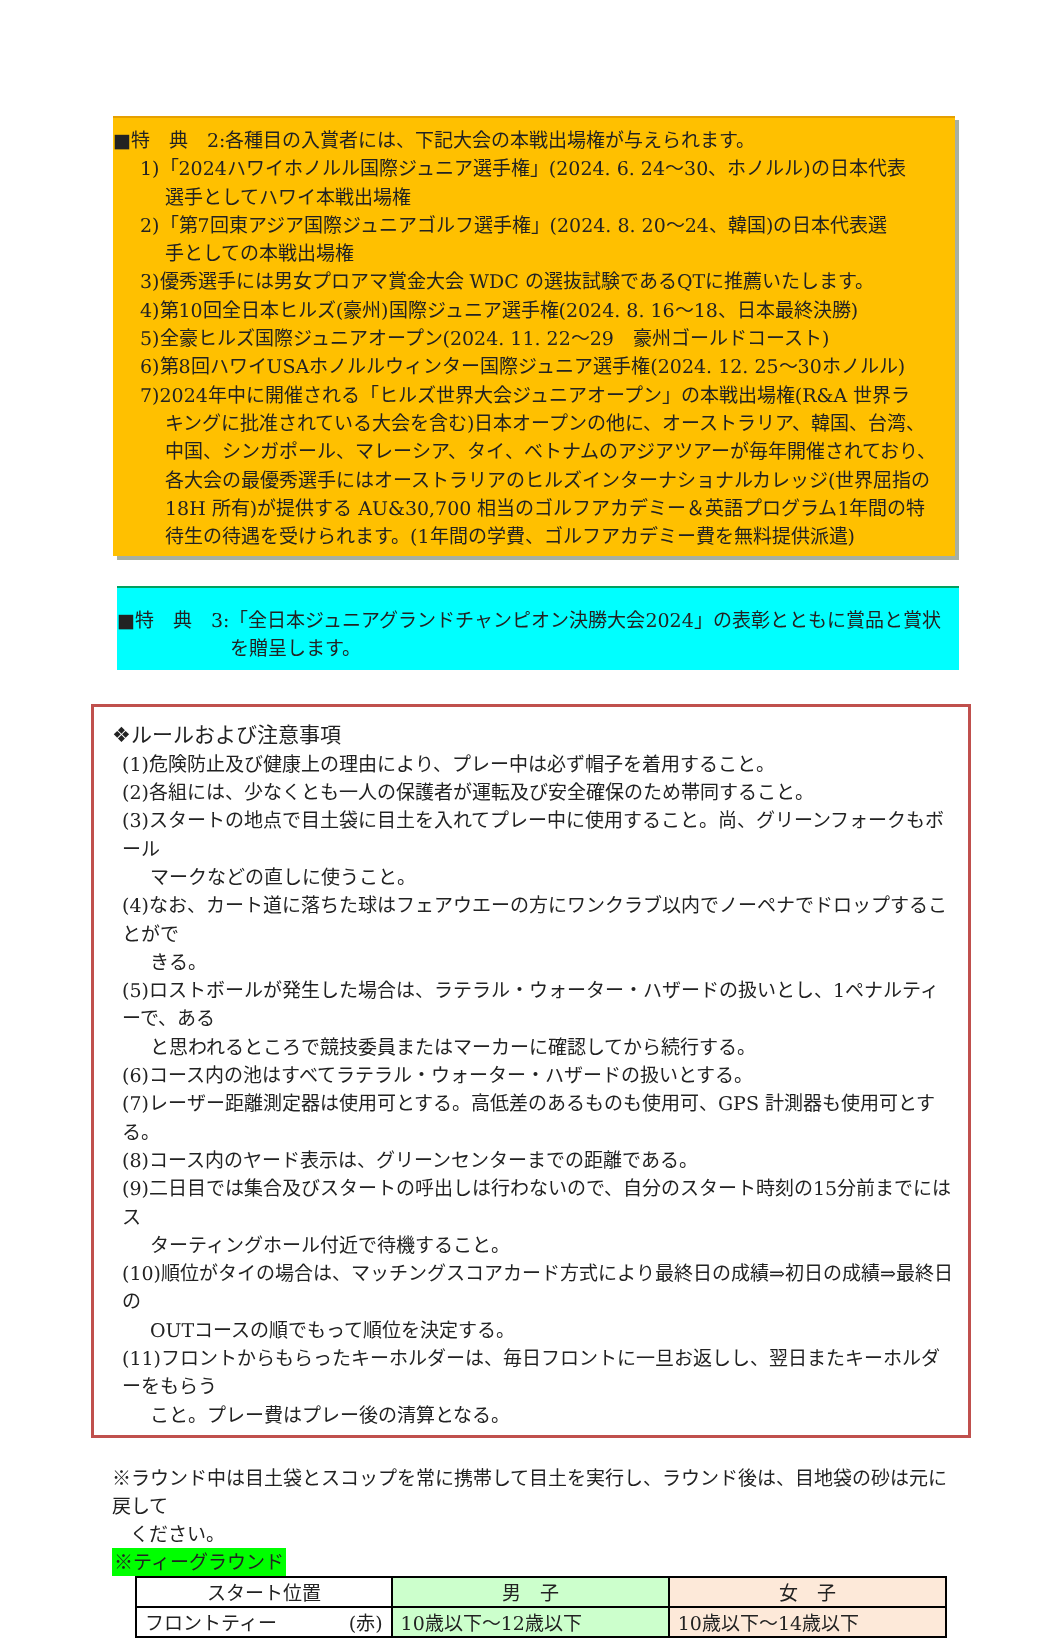■特　典　2:各種目の入賞者には、下記大会の本戦出場権が与えられます。
1)「2024ハワイホノルル国際ジュニア選手権」(2024. 6. 24～30、ホノルル)の日本代表
選手としてハワイ本戦出場権
2)「第7回東アジア国際ジュニアゴルフ選手権」(2024. 8. 20～24、韓国)の日本代表選
手としての本戦出場権
3)優秀選手には男女プロアマ賞金大会 WDC の選抜試験であるQTに推薦いたします。
4)第10回全日本ヒルズ(豪州)国際ジュニア選手権(2024. 8. 16～18、日本最終決勝)
5)全豪ヒルズ国際ジュニアオープン(2024. 11. 22～29　豪州ゴールドコースト)
6)第8回ハワイUSAホノルルウィンター国際ジュニア選手権(2024. 12. 25～30ホノルル)
7)2024年中に開催される「ヒルズ世界大会ジュニアオープン」の本戦出場権(R&A 世界ラ
キングに批准されている大会を含む)日本オープンの他に、オーストラリア、韓国、台湾、
中国、シンガポール、マレーシア、タイ、ベトナムのアジアツアーが毎年開催されており、
各大会の最優秀選手にはオーストラリアのヒルズインターナショナルカレッジ(世界屈指の
18H 所有)が提供する AU&30,700 相当のゴルフアカデミー＆英語プログラム1年間の特
待生の待遇を受けられます。(1年間の学費、ゴルフアカデミー費を無料提供派遣)
■特　典　3:「全日本ジュニアグランドチャンピオン決勝大会2024」の表彰とともに賞品と賞状
を贈呈します。
❖ルールおよび注意事項
(1)危険防止及び健康上の理由により、プレー中は必ず帽子を着用すること。
(2)各組には、少なくとも一人の保護者が運転及び安全確保のため帯同すること。
(3)スタートの地点で目土袋に目土を入れてプレー中に使用すること。尚、グリーンフォークもボール
マークなどの直しに使うこと。
(4)なお、カート道に落ちた球はフェアウエーの方にワンクラブ以内でノーペナでドロップすることがで
きる。
(5)ロストボールが発生した場合は、ラテラル・ウォーター・ハザードの扱いとし、1ペナルティーで、ある
と思われるところで競技委員またはマーカーに確認してから続行する。
(6)コース内の池はすべてラテラル・ウォーター・ハザードの扱いとする。
(7)レーザー距離測定器は使用可とする。高低差のあるものも使用可、GPS 計測器も使用可とする。
(8)コース内のヤード表示は、グリーンセンターまでの距離である。
(9)二日目では集合及びスタートの呼出しは行わないので、自分のスタート時刻の15分前までにはス
ターティングホール付近で待機すること。
(10)順位がタイの場合は、マッチングスコアカード方式により最終日の成績⇒初日の成績⇒最終日の
OUTコースの順でもって順位を決定する。
(11)フロントからもらったキーホルダーは、毎日フロントに一旦お返しし、翌日またキーホルダーをもらう
こと。プレー費はプレー後の清算となる。
※ラウンド中は目土袋とスコップを常に携帯して目土を実行し、ラウンド後は、目地袋の砂は元に戻して
ください。
※ティーグラウンド
| スタート位置 | 男 子 | 女 子 |
| --- | --- | --- |
| フロントティー (赤) | 10歳以下～12歳以下 | 10歳以下～14歳以下 |